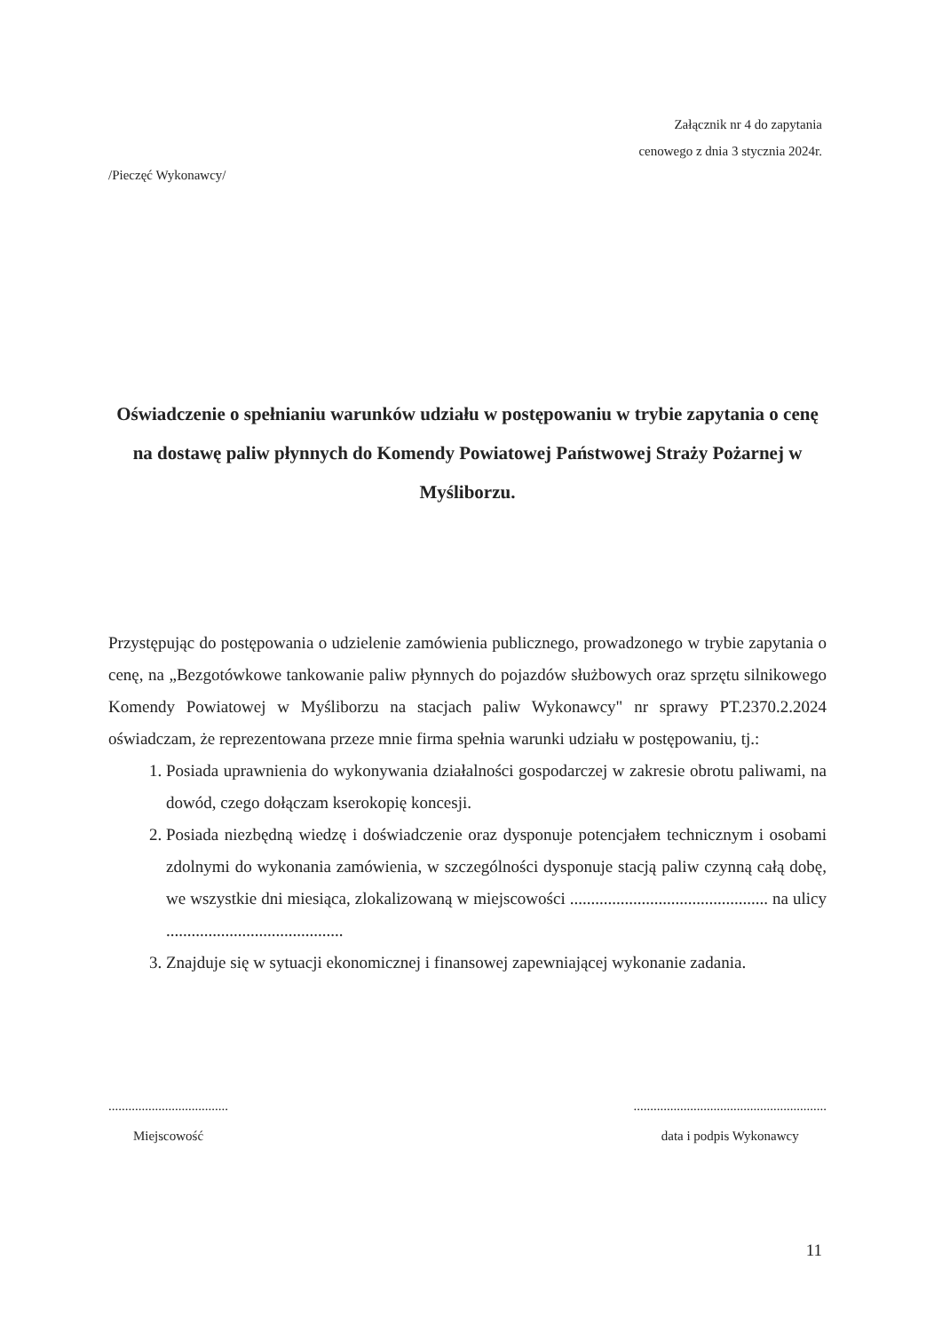Załącznik nr 4 do zapytania
cenowego z dnia 3 stycznia 2024r.
/Pieczęć Wykonawcy/
Oświadczenie o spełnianiu warunków udziału w postępowaniu w trybie zapytania o cenę na dostawę paliw płynnych do Komendy Powiatowej Państwowej Straży Pożarnej w Myśliborzu.
Przystępując do postępowania o udzielenie zamówienia publicznego, prowadzonego w trybie zapytania o cenę, na „Bezgotówkowe tankowanie paliw płynnych do pojazdów służbowych oraz sprzętu silnikowego Komendy Powiatowej w Myśliborzu na stacjach paliw Wykonawcy" nr sprawy PT.2370.2.2024 oświadczam, że reprezentowana przeze mnie firma spełnia warunki udziału w postępowaniu, tj.:
1. Posiada uprawnienia do wykonywania działalności gospodarczej w zakresie obrotu paliwami, na dowód, czego dołączam kserokopię koncesji.
2. Posiada niezbędną wiedzę i doświadczenie oraz dysponuje potencjałem technicznym i osobami zdolnymi do wykonania zamówienia, w szczególności dysponuje stacją paliw czynną całą dobę, we wszystkie dni miesiąca, zlokalizowaną w miejscowości ............................................... na ulicy ..........................................
3. Znajduje się w sytuacji ekonomicznej i finansowej zapewniającej wykonanie zadania.
....................................
Miejscowość
..........................................................
data i podpis Wykonawcy
11